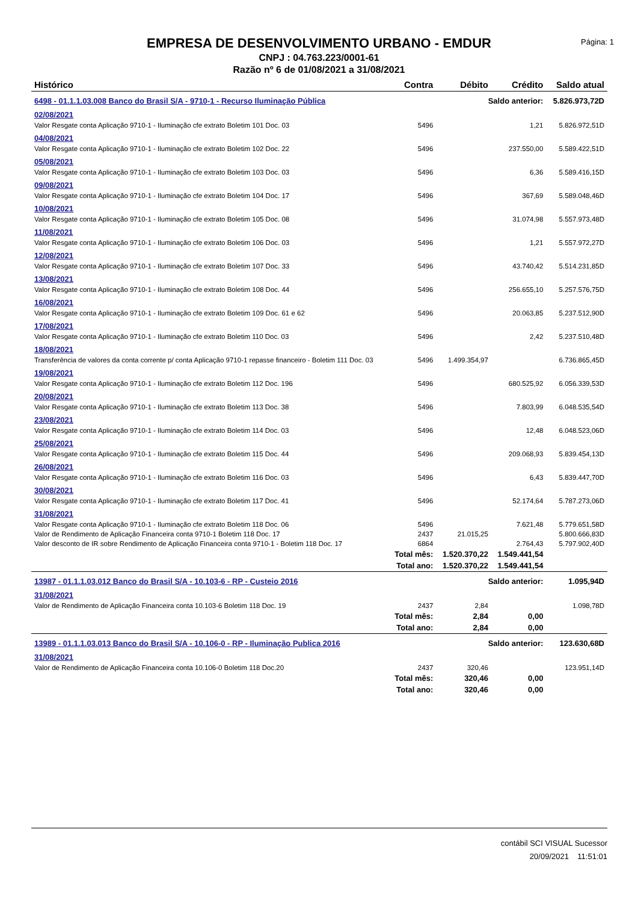EMPRESA DE DESENVOLVIMENTO URBANO - EMDUR
CNPJ : 04.763.223/0001-61
Razão nº 6 de 01/08/2021 a 31/08/2021
Página: 1
| Histórico | Contra | Débito | Crédito | Saldo atual |
| --- | --- | --- | --- | --- |
| 6498 - 01.1.1.03.008 Banco do Brasil S/A - 9710-1 - Recurso Iluminação Pública | | Saldo anterior: | | 5.826.973,72D |
| 02/08/2021 | | | | |
| Valor Resgate conta Aplicação 9710-1 - Iluminação cfe extrato Boletim 101 Doc. 03 | 5496 | | 1,21 | 5.826.972,51D |
| 04/08/2021 | | | | |
| Valor Resgate conta Aplicação 9710-1 - Iluminação cfe extrato Boletim 102 Doc. 22 | 5496 | | 237.550,00 | 5.589.422,51D |
| 05/08/2021 | | | | |
| Valor Resgate conta Aplicação 9710-1 - Iluminação cfe extrato Boletim 103 Doc. 03 | 5496 | | 6,36 | 5.589.416,15D |
| 09/08/2021 | | | | |
| Valor Resgate conta Aplicação 9710-1 - Iluminação cfe extrato Boletim 104 Doc. 17 | 5496 | | 367,69 | 5.589.048,46D |
| 10/08/2021 | | | | |
| Valor Resgate conta Aplicação 9710-1 - Iluminação cfe extrato Boletim 105 Doc. 08 | 5496 | | 31.074,98 | 5.557.973,48D |
| 11/08/2021 | | | | |
| Valor Resgate conta Aplicação 9710-1 - Iluminação cfe extrato Boletim 106 Doc. 03 | 5496 | | 1,21 | 5.557.972,27D |
| 12/08/2021 | | | | |
| Valor Resgate conta Aplicação 9710-1 - Iluminação cfe extrato Boletim 107 Doc. 33 | 5496 | | 43.740,42 | 5.514.231,85D |
| 13/08/2021 | | | | |
| Valor Resgate conta Aplicação 9710-1 - Iluminação cfe extrato Boletim 108 Doc. 44 | 5496 | | 256.655,10 | 5.257.576,75D |
| 16/08/2021 | | | | |
| Valor Resgate conta Aplicação 9710-1 - Iluminação cfe extrato Boletim 109 Doc. 61 e 62 | 5496 | | 20.063,85 | 5.237.512,90D |
| 17/08/2021 | | | | |
| Valor Resgate conta Aplicação 9710-1 - Iluminação cfe extrato Boletim 110 Doc. 03 | 5496 | | 2,42 | 5.237.510,48D |
| 18/08/2021 | | | | |
| Transferência de valores da conta corrente p/ conta Aplicação 9710-1 repasse financeiro - Boletim 111 Doc. 03 | 5496 | 1.499.354,97 | | 6.736.865,45D |
| 19/08/2021 | | | | |
| Valor Resgate conta Aplicação 9710-1 - Iluminação cfe extrato Boletim 112 Doc. 196 | 5496 | | 680.525,92 | 6.056.339,53D |
| 20/08/2021 | | | | |
| Valor Resgate conta Aplicação 9710-1 - Iluminação cfe extrato Boletim 113 Doc. 38 | 5496 | | 7.803,99 | 6.048.535,54D |
| 23/08/2021 | | | | |
| Valor Resgate conta Aplicação 9710-1 - Iluminação cfe extrato Boletim 114 Doc. 03 | 5496 | | 12,48 | 6.048.523,06D |
| 25/08/2021 | | | | |
| Valor Resgate conta Aplicação 9710-1 - Iluminação cfe extrato Boletim 115 Doc. 44 | 5496 | | 209.068,93 | 5.839.454,13D |
| 26/08/2021 | | | | |
| Valor Resgate conta Aplicação 9710-1 - Iluminação cfe extrato Boletim 116 Doc. 03 | 5496 | | 6,43 | 5.839.447,70D |
| 30/08/2021 | | | | |
| Valor Resgate conta Aplicação 9710-1 - Iluminação cfe extrato Boletim 117 Doc. 41 | 5496 | | 52.174,64 | 5.787.273,06D |
| 31/08/2021 | | | | |
| Valor Resgate conta Aplicação 9710-1 - Iluminação cfe extrato Boletim 118 Doc. 06 | 5496 | | 7.621,48 | 5.779.651,58D |
| Valor de Rendimento de Aplicação Financeira conta 9710-1 Boletim 118 Doc. 17 | 2437 | 21.015,25 | | 5.800.666,83D |
| Valor desconto de IR sobre Rendimento de Aplicação Financeira conta 9710-1 - Boletim 118 Doc. 17 | 6864 | | 2.764,43 | 5.797.902,40D |
| Total mês: | | 1.520.370,22 | 1.549.441,54 | |
| Total ano: | | 1.520.370,22 | 1.549.441,54 | |
| 13987 - 01.1.1.03.012 Banco do Brasil S/A - 10.103-6 - RP - Custeio 2016 | | Saldo anterior: | | 1.095,94D |
| 31/08/2021 | | | | |
| Valor de Rendimento de Aplicação Financeira conta 10.103-6 Boletim 118 Doc. 19 | 2437 | 2,84 | | 1.098,78D |
| Total mês: | | 2,84 | 0,00 | |
| Total ano: | | 2,84 | 0,00 | |
| 13989 - 01.1.1.03.013 Banco do Brasil S/A - 10.106-0 - RP - Iluminação Publica 2016 | | Saldo anterior: | | 123.630,68D |
| 31/08/2021 | | | | |
| Valor de Rendimento de Aplicação Financeira conta 10.106-0 Boletim 118 Doc.20 | 2437 | 320,46 | | 123.951,14D |
| Total mês: | | 320,46 | 0,00 | |
| Total ano: | | 320,46 | 0,00 | |
contábil SCI VISUAL Sucessor
20/09/2021 11:51:01